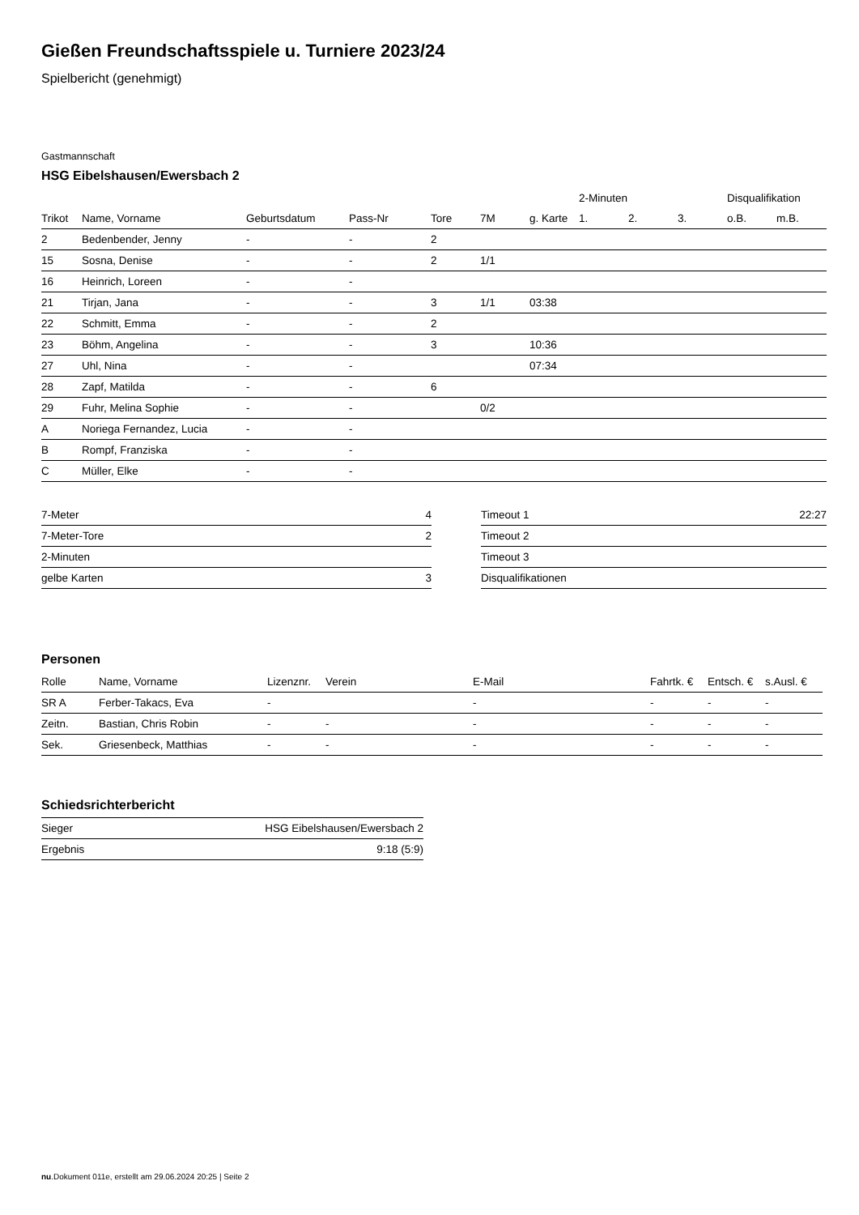Gießen Freundschaftsspiele u. Turniere 2023/24
Spielbericht (genehmigt)
Gastmannschaft
HSG Eibelshausen/Ewersbach 2
| | | | | | | | 2-Minuten | | | Disqualifikation | |
| --- | --- | --- | --- | --- | --- | --- | --- | --- | --- | --- | --- |
| Trikot | Name, Vorname | Geburtsdatum | Pass-Nr | Tore | 7M | g. Karte | 1. | 2. | 3. | o.B. | m.B. |
| 2 | Bedenbender, Jenny | - | - | 2 | | | | | | | |
| 15 | Sosna, Denise | - | - | 2 | 1/1 | | | | | | |
| 16 | Heinrich, Loreen | - | - | | | | | | | | |
| 21 | Tirjan, Jana | - | - | 3 | 1/1 | 03:38 | | | | | |
| 22 | Schmitt, Emma | - | - | 2 | | | | | | | |
| 23 | Böhm, Angelina | - | - | 3 | | 10:36 | | | | | |
| 27 | Uhl, Nina | - | - | | | 07:34 | | | | | |
| 28 | Zapf, Matilda | - | - | 6 | | | | | | | |
| 29 | Fuhr, Melina Sophie | - | - | | 0/2 | | | | | | |
| A | Noriega Fernandez, Lucia | - | - | | | | | | | | |
| B | Rompf, Franziska | - | - | | | | | | | | |
| C | Müller, Elke | - | - | | | | | | | | |
| 7-Meter | 4 |
| 7-Meter-Tore | 2 |
| 2-Minuten | |
| gelbe Karten | 3 |
| Timeout 1 | 22:27 |
| Timeout 2 | |
| Timeout 3 | |
| Disqualifikationen | |
Personen
| Rolle | Name, Vorname | Lizenznr. | Verein | E-Mail | Fahrtk. € | Entsch. € | s.Ausl. € |
| --- | --- | --- | --- | --- | --- | --- | --- |
| SR A | Ferber-Takacs, Eva | - | | - | - | - | - |
| Zeitn. | Bastian, Chris Robin | - | - | - | - | - | - |
| Sek. | Griesenbeck, Matthias | - | - | - | - | - | - |
Schiedsrichterbericht
| Sieger | HSG Eibelshausen/Ewersbach 2 |
| Ergebnis | 9:18 (5:9) |
nu.Dokument 011e, erstellt am 29.06.2024 20:25 | Seite 2